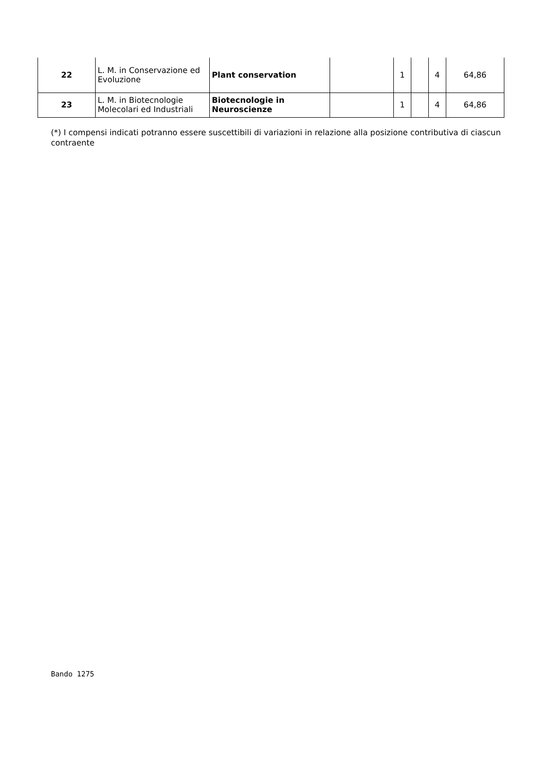| 22 | L. M. in Conservazione ed Evoluzione | Plant conservation | | 1 | | 4 | 64,86 |
| 23 | L. M. in Biotecnologie Molecolari ed Industriali | Biotecnologie in Neuroscienze | | 1 | | 4 | 64,86 |
(*) I compensi indicati potranno essere suscettibili di variazioni in relazione alla posizione contributiva di ciascun contraente
Bando 1275